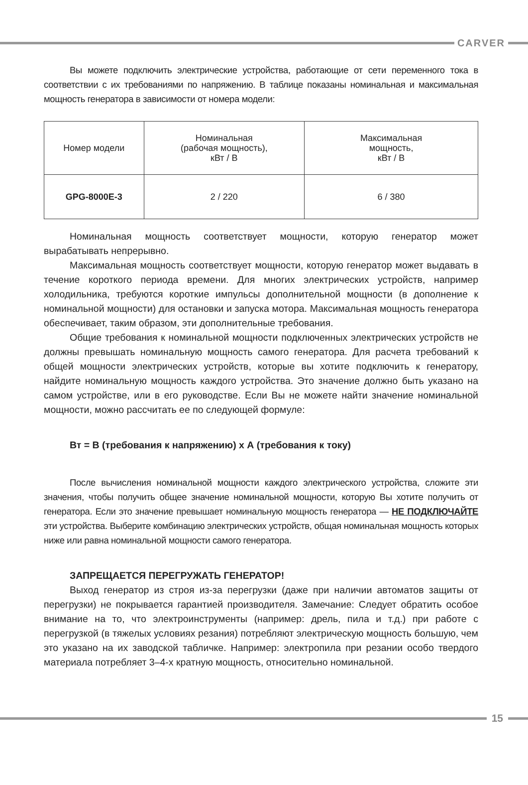CARVER
Вы можете подключить электрические устройства, работающие от сети переменного тока в соответствии с их требованиями по напряжению. В таблице показаны номинальная и максимальная мощность генератора в зависимости от номера модели:
| Номер модели | Номинальная (рабочая мощность), кВт / В | Максимальная мощность, кВт / В |
| GPG-8000E-3 | 2 / 220 | 6 / 380 |
Номинальная мощность соответствует мощности, которую генератор может вырабатывать непрерывно.
Максимальная мощность соответствует мощности, которую генератор может выдавать в течение короткого периода времени. Для многих электрических устройств, например холодильника, требуются короткие импульсы дополнительной мощности (в дополнение к номинальной мощности) для остановки и запуска мотора. Максимальная мощность генератора обеспечивает, таким образом, эти дополнительные требования.
Общие требования к номинальной мощности подключенных электрических устройств не должны превышать номинальную мощность самого генератора. Для расчета требований к общей мощности электрических устройств, которые вы хотите подключить к генератору, найдите номинальную мощность каждого устройства. Это значение должно быть указано на самом устройстве, или в его руководстве. Если Вы не можете найти значение номинальной мощности, можно рассчитать ее по следующей формуле:
Вт = В (требования к напряжению) х А (требования к току)
После вычисления номинальной мощности каждого электрического устройства, сложите эти значения, чтобы получить общее значение номинальной мощности, которую Вы хотите получить от генератора. Если это значение превышает номинальную мощность генератора — НЕ ПОДКЛЮЧАЙТЕ эти устройства. Выберите комбинацию электрических устройств, общая номинальная мощность которых ниже или равна номинальной мощности самого генератора.
ЗАПРЕЩАЕТСЯ ПЕРЕГРУЖАТЬ ГЕНЕРАТОР!
Выход генератор из строя из-за перегрузки (даже при наличии автоматов защиты от перегрузки) не покрывается гарантией производителя. Замечание: Следует обратить особое внимание на то, что электроинструменты (например: дрель, пила и т.д.) при работе с перегрузкой (в тяжелых условиях резания) потребляют электрическую мощность большую, чем это указано на их заводской табличке. Например: электропила при резании особо твердого материала потребляет 3–4-х кратную мощность, относительно номинальной.
15